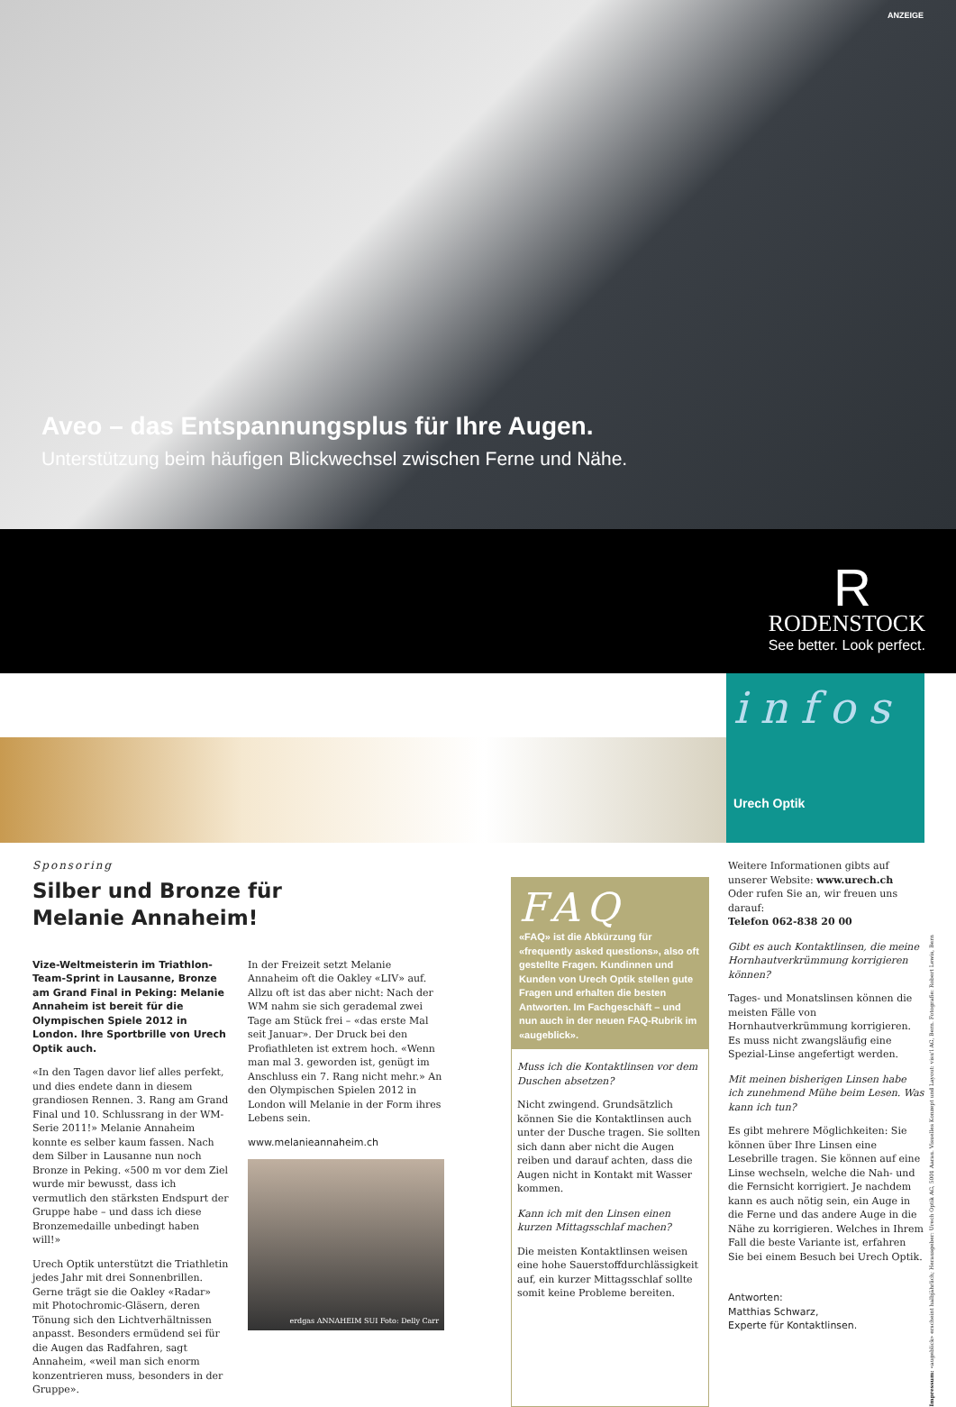ANZEIGE
Aveo – das Entspannungsplus für Ihre Augen.
Unterstützung beim häufigen Blickwechsel zwischen Ferne und Nähe.
R
RODENSTOCK
See better. Look perfect.
infos
Urech Optik
Sponsoring
Silber und Bronze für Melanie Annaheim!
Vize-Weltmeisterin im Triathlon-Team-Sprint in Lausanne, Bronze am Grand Final in Peking: Melanie Annaheim ist bereit für die Olympischen Spiele 2012 in London. Ihre Sportbrille von Urech Optik auch.
«In den Tagen davor lief alles perfekt, und dies endete dann in diesem grandiosen Rennen. 3. Rang am Grand Final und 10. Schlussrang in der WM-Serie 2011!» Melanie Annaheim konnte es selber kaum fassen. Nach dem Silber in Lausanne nun noch Bronze in Peking. «500 m vor dem Ziel wurde mir bewusst, dass ich vermutlich den stärksten Endspurt der Gruppe habe – und dass ich diese Bronzemedaille unbedingt haben will!»
Urech Optik unterstützt die Triathletin jedes Jahr mit drei Sonnenbrillen. Gerne trägt sie die Oakley «Radar» mit Photochromic-Gläsern, deren Tönung sich den Lichtverhältnissen anpasst. Besonders ermüdend sei für die Augen das Radfahren, sagt Annaheim, «weil man sich enorm konzentrieren muss, besonders in der Gruppe».
In der Freizeit setzt Melanie Annaheim oft die Oakley «LIV» auf. Allzu oft ist das aber nicht: Nach der WM nahm sie sich gerademal zwei Tage am Stück frei – «das erste Mal seit Januar». Der Druck bei den Profiathleten ist extrem hoch. «Wenn man mal 3. geworden ist, genügt im Anschluss ein 7. Rang nicht mehr.» An den Olympischen Spielen 2012 in London will Melanie in der Form ihres Lebens sein.
www.melanieannaheim.ch
erdgas ANNAHEIM SUI Foto: Delly Carr
FAQ
«FAQ» ist die Abkürzung für «frequently asked questions», also oft gestellte Fragen. Kundinnen und Kunden von Urech Optik stellen gute Fragen und erhalten die besten Antworten. Im Fachgeschäft – und nun auch in der neuen FAQ-Rubrik im «augeblick».
Muss ich die Kontaktlinsen vor dem Duschen absetzen?
Nicht zwingend. Grundsätzlich können Sie die Kontaktlinsen auch unter der Dusche tragen. Sie sollten sich dann aber nicht die Augen reiben und darauf achten, dass die Augen nicht in Kontakt mit Wasser kommen.
Kann ich mit den Linsen einen kurzen Mittagsschlaf machen?
Die meisten Kontaktlinsen weisen eine hohe Sauerstoffdurchlässigkeit auf, ein kurzer Mittagsschlaf sollte somit keine Probleme bereiten.
Weitere Informationen gibts auf unserer Website: www.urech.ch
Oder rufen Sie an, wir freuen uns darauf:
Telefon 062-838 20 00
Gibt es auch Kontaktlinsen, die meine Hornhautverkrümmung korrigieren können?
Tages- und Monatslinsen können die meisten Fälle von Hornhautverkrümmung korrigieren. Es muss nicht zwangsläufig eine Spezial-Linse angefertigt werden.
Mit meinen bisherigen Linsen habe ich zunehmend Mühe beim Lesen. Was kann ich tun?
Es gibt mehrere Möglichkeiten: Sie können über Ihre Linsen eine Lesebrille tragen. Sie können auf eine Linse wechseln, welche die Nah- und die Fernsicht korrigiert. Je nachdem kann es auch nötig sein, ein Auge in die Ferne und das andere Auge in die Nähe zu korrigieren. Welches in Ihrem Fall die beste Variante ist, erfahren Sie bei einem Besuch bei Urech Optik.
Antworten:
Matthias Schwarz,
Experte für Kontaktlinsen.
Impressum: «augeblick» erscheint halbjährlich; Herausgeber: Urech Optik AG, 5001 Aarau. Visuelles Konzept und Layout: visu'l AG, Bern. Fotografie: Robert Lewis, Bern